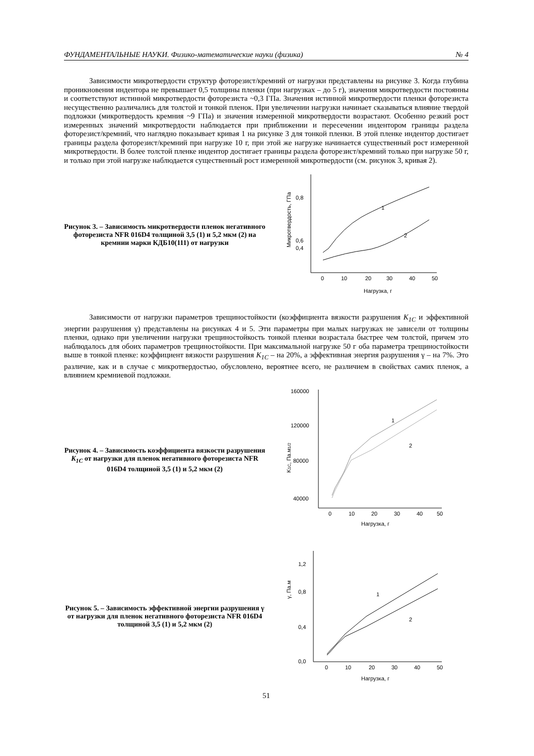ФУНДАМЕНТАЛЬНЫЕ НАУКИ. Физико-математические науки (физика) № 4
Зависимости микротвердости структур фоторезист/кремний от нагрузки представлены на рисунке 3. Когда глубина проникновения индентора не превышает 0,5 толщины пленки (при нагрузках – до 5 г), значения микротвердости постоянны и соответствуют истинной микротвердости фоторезиста ~0,3 ГПа. Значения истинной микротвердости пленки фоторезиста несущественно различались для толстой и тонкой пленок. При увеличении нагрузки начинает сказываться влияние твердой подложки (микротвердость кремния ~9 ГПа) и значения измеренной микротвердости возрастают. Особенно резкий рост измеренных значений микротвердости наблюдается при приближении и пересечении индентором границы раздела фоторезист/кремний, что наглядно показывает кривая 1 на рисунке 3 для тонкой пленки. В этой пленке индентор достигает границы раздела фоторезист/кремний при нагрузке 10 г, при этой же нагрузке начинается существенный рост измеренной микротвердости. В более толстой пленке индентор достигает границы раздела фоторезист/кремний только при нагрузке 50 г, и только при этой нагрузке наблюдается существенный рост измеренной микротвердости (см. рисунок 3, кривая 2).
Рисунок 3. – Зависимость микротвердости пленок негативного фоторезиста NFR 016D4 толщиной 3,5 (1) и 5,2 мкм (2) на кремнии марки КДБ10(111) от нагрузки
0,8
0,6
0,4
0
10
20
30
40
50
Нагрузка, г
Микротвердость, ГПа
1
2
Зависимости от нагрузки параметров трещиностойкости (коэффициента вязкости разрушения K<sub>1C</sub> и эффективной энергии разрушения γ) представлены на рисунках 4 и 5. Эти параметры при малых нагрузках не зависели от толщины пленки, однако при увеличении нагрузки трещиностойкость тонкой пленки возрастала быстрее чем толстой, причем это наблюдалось для обоих параметров трещиностойкости. При максимальной нагрузке 50 г оба параметра трещиностойкости выше в тонкой пленке: коэффициент вязкости разрушения K<sub>1C</sub> – на 20%, а эффективная энергия разрушения γ – на 7%. Это различие, как и в случае с микротвердостью, обусловлено, вероятнее всего, не различием в свойствах самих пленок, а влиянием кремниевой подложки.
Рисунок 4. – Зависимость коэффициента вязкости разрушения K<sub>1C</sub> от нагрузки для пленок негативного фоторезиста NFR 016D4 толщиной 3,5 (1) и 5,2 мкм (2)
160000
120000
80000
40000
0
10
20
30
40
50
Нагрузка, г
K1C, Па.м1/2
1
2
Рисунок 5. – Зависимость эффективной энергии разрушения γ от нагрузки для пленок негативного фоторезиста NFR 016D4 толщиной 3,5 (1) и 5,2 мкм (2)
1,2
0,8
0,4
0,0
0
10
20
30
40
50
Нагрузка, г
γ, Па.м
1
2
51